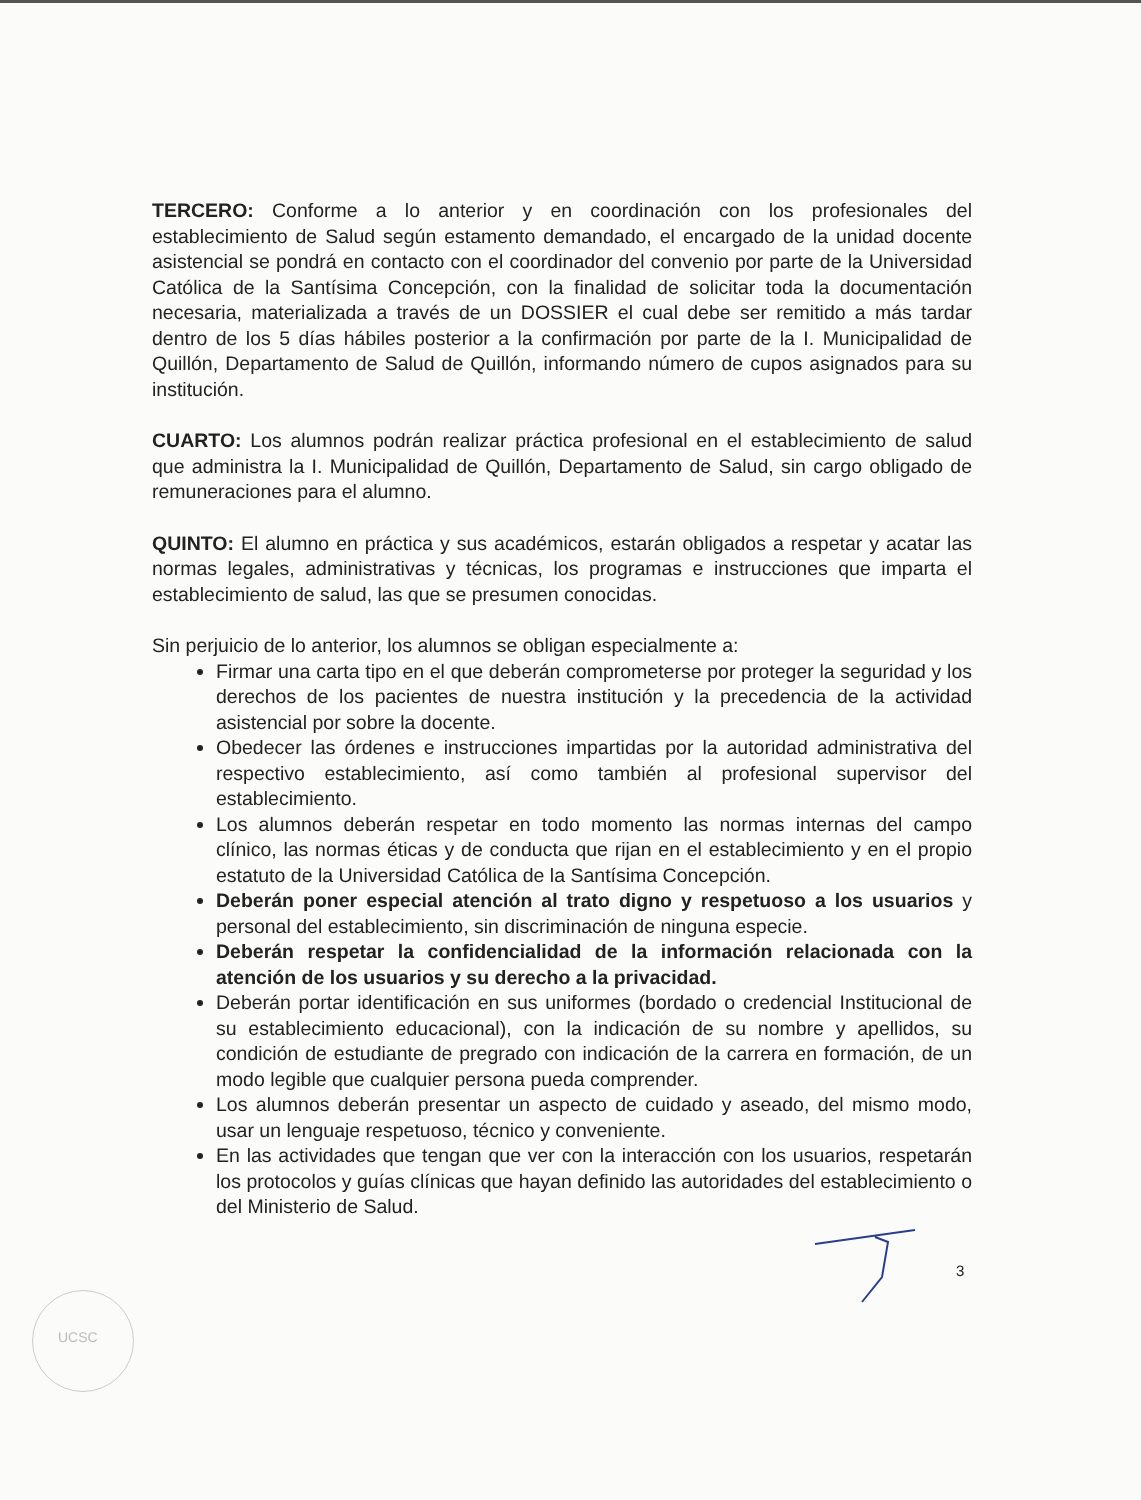TERCERO: Conforme a lo anterior y en coordinación con los profesionales del establecimiento de Salud según estamento demandado, el encargado de la unidad docente asistencial se pondrá en contacto con el coordinador del convenio por parte de la Universidad Católica de la Santísima Concepción, con la finalidad de solicitar toda la documentación necesaria, materializada a través de un DOSSIER el cual debe ser remitido a más tardar dentro de los 5 días hábiles posterior a la confirmación por parte de la I. Municipalidad de Quillón, Departamento de Salud de Quillón, informando número de cupos asignados para su institución.
CUARTO: Los alumnos podrán realizar práctica profesional en el establecimiento de salud que administra la I. Municipalidad de Quillón, Departamento de Salud, sin cargo obligado de remuneraciones para el alumno.
QUINTO: El alumno en práctica y sus académicos, estarán obligados a respetar y acatar las normas legales, administrativas y técnicas, los programas e instrucciones que imparta el establecimiento de salud, las que se presumen conocidas.
Sin perjuicio de lo anterior, los alumnos se obligan especialmente a:
Firmar una carta tipo en el que deberán comprometerse por proteger la seguridad y los derechos de los pacientes de nuestra institución y la precedencia de la actividad asistencial por sobre la docente.
Obedecer las órdenes e instrucciones impartidas por la autoridad administrativa del respectivo establecimiento, así como también al profesional supervisor del establecimiento.
Los alumnos deberán respetar en todo momento las normas internas del campo clínico, las normas éticas y de conducta que rijan en el establecimiento y en el propio estatuto de la Universidad Católica de la Santísima Concepción.
Deberán poner especial atención al trato digno y respetuoso a los usuarios y personal del establecimiento, sin discriminación de ninguna especie.
Deberán respetar la confidencialidad de la información relacionada con la atención de los usuarios y su derecho a la privacidad.
Deberán portar identificación en sus uniformes (bordado o credencial Institucional de su establecimiento educacional), con la indicación de su nombre y apellidos, su condición de estudiante de pregrado con indicación de la carrera en formación, de un modo legible que cualquier persona pueda comprender.
Los alumnos deberán presentar un aspecto de cuidado y aseado, del mismo modo, usar un lenguaje respetuoso, técnico y conveniente.
En las actividades que tengan que ver con la interacción con los usuarios, respetarán los protocolos y guías clínicas que hayan definido las autoridades del establecimiento o del Ministerio de Salud.
UCSC
3